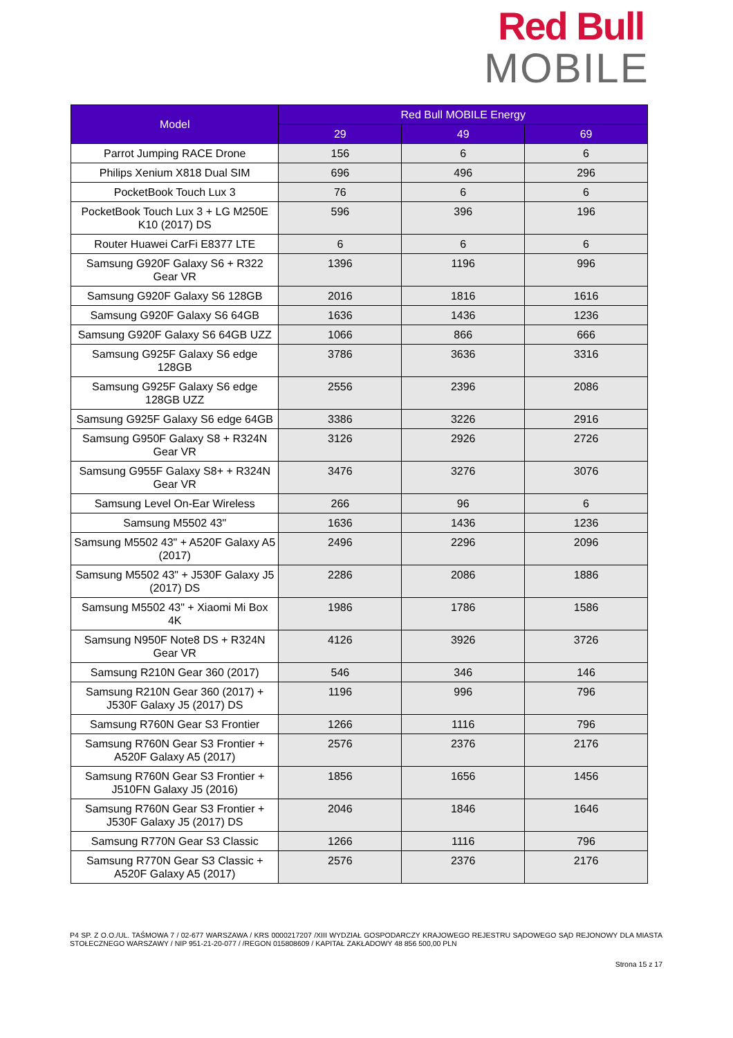Red Bull
MOBILE
| Model | Red Bull MOBILE Energy | | |
| --- | --- | --- | --- |
| | 29 | 49 | 69 |
| Parrot Jumping RACE Drone | 156 | 6 | 6 |
| Philips Xenium X818 Dual SIM | 696 | 496 | 296 |
| PocketBook Touch Lux 3 | 76 | 6 | 6 |
| PocketBook Touch Lux 3 + LG M250E K10 (2017) DS | 596 | 396 | 196 |
| Router Huawei CarFi E8377 LTE | 6 | 6 | 6 |
| Samsung G920F Galaxy S6 + R322 Gear VR | 1396 | 1196 | 996 |
| Samsung G920F Galaxy S6 128GB | 2016 | 1816 | 1616 |
| Samsung G920F Galaxy S6 64GB | 1636 | 1436 | 1236 |
| Samsung G920F Galaxy S6 64GB UZZ | 1066 | 866 | 666 |
| Samsung G925F Galaxy S6 edge 128GB | 3786 | 3636 | 3316 |
| Samsung G925F Galaxy S6 edge 128GB UZZ | 2556 | 2396 | 2086 |
| Samsung G925F Galaxy S6 edge 64GB | 3386 | 3226 | 2916 |
| Samsung G950F Galaxy S8 + R324N Gear VR | 3126 | 2926 | 2726 |
| Samsung G955F Galaxy S8+ + R324N Gear VR | 3476 | 3276 | 3076 |
| Samsung Level On-Ear Wireless | 266 | 96 | 6 |
| Samsung M5502 43" | 1636 | 1436 | 1236 |
| Samsung M5502 43" + A520F Galaxy A5 (2017) | 2496 | 2296 | 2096 |
| Samsung M5502 43" + J530F Galaxy J5 (2017) DS | 2286 | 2086 | 1886 |
| Samsung M5502 43" + Xiaomi Mi Box 4K | 1986 | 1786 | 1586 |
| Samsung N950F Note8 DS + R324N Gear VR | 4126 | 3926 | 3726 |
| Samsung R210N Gear 360 (2017) | 546 | 346 | 146 |
| Samsung R210N Gear 360 (2017) + J530F Galaxy J5 (2017) DS | 1196 | 996 | 796 |
| Samsung R760N Gear S3 Frontier | 1266 | 1116 | 796 |
| Samsung R760N Gear S3 Frontier + A520F Galaxy A5 (2017) | 2576 | 2376 | 2176 |
| Samsung R760N Gear S3 Frontier + J510FN Galaxy J5 (2016) | 1856 | 1656 | 1456 |
| Samsung R760N Gear S3 Frontier + J530F Galaxy J5 (2017) DS | 2046 | 1846 | 1646 |
| Samsung R770N Gear S3 Classic | 1266 | 1116 | 796 |
| Samsung R770N Gear S3 Classic + A520F Galaxy A5 (2017) | 2576 | 2376 | 2176 |
P4 SP. Z O.O./UL. TAŚMOWA 7 / 02-677 WARSZAWA / KRS 0000217207 /XIII WYDZIAŁ GOSPODARCZY KRAJOWEGO REJESTRU SĄDOWEGO SĄD REJONOWY DLA MIASTA STOŁECZNEGO WARSZAWY / NIP 951-21-20-077 / /REGON 015808609 / KAPITAŁ ZAKŁADOWY 48 856 500,00 PLN
Strona 15 z 17